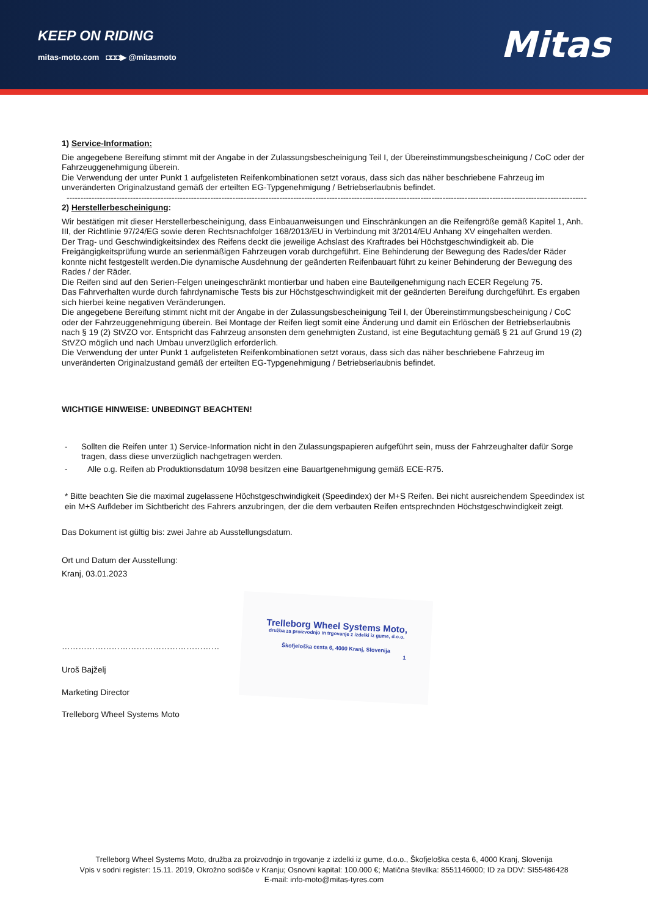KEEP ON RIDING
mitas-moto.com ◘◘◘▶ @mitasmoto
Mitas
1) Service-Information:
Die angegebene Bereifung stimmt mit der Angabe in der Zulassungsbescheinigung Teil I, der Übereinstimmungsbescheinigung / CoC oder der Fahrzeuggenehmigung überein.
Die Verwendung der unter Punkt 1 aufgelisteten Reifenkombinationen setzt voraus, dass sich das näher beschriebene Fahrzeug im unveränderten Originalzustand gemäß der erteilten EG-Typgenehmigung / Betriebserlaubnis befindet.
----------------------------------------------------------------------------------------------------------------------------------------------------------------------------------------------------------------
2) Herstellerbescheinigung:
Wir bestätigen mit dieser Herstellerbescheinigung, dass Einbauanweisungen und Einschränkungen an die Reifengröße gemäß Kapitel 1, Anh. III, der Richtlinie 97/24/EG sowie deren Rechtsnachfolger 168/2013/EU in Verbindung mit 3/2014/EU Anhang XV eingehalten werden.
Der Trag- und Geschwindigkeitsindex des Reifens deckt die jeweilige Achslast des Kraftrades bei Höchstgeschwindigkeit ab. Die Freigängigkeitsprüfung wurde an serienmäßigen Fahrzeugen vorab durchgeführt. Eine Behinderung der Bewegung des Rades/der Räder konnte nicht festgestellt werden.Die dynamische Ausdehnung der geänderten Reifenbauart führt zu keiner Behinderung der Bewegung des Rades / der Räder.
Die Reifen sind auf den Serien-Felgen uneingeschränkt montierbar und haben eine Bauteilgenehmigung nach ECER Regelung 75.
Das Fahrverhalten wurde durch fahrdynamische Tests bis zur Höchstgeschwindigkeit mit der geänderten Bereifung durchgeführt. Es ergaben sich hierbei keine negativen Veränderungen.
Die angegebene Bereifung stimmt nicht mit der Angabe in der Zulassungsbescheinigung Teil I, der Übereinstimmungsbescheinigung / CoC oder der Fahrzeuggenehmigung überein. Bei Montage der Reifen liegt somit eine Änderung und damit ein Erlöschen der Betriebserlaubnis nach § 19 (2) StVZO vor. Entspricht das Fahrzeug ansonsten dem genehmigten Zustand, ist eine Begutachtung gemäß § 21 auf Grund 19 (2) StVZO möglich und nach Umbau unverzüglich erforderlich.
Die Verwendung der unter Punkt 1 aufgelisteten Reifenkombinationen setzt voraus, dass sich das näher beschriebene Fahrzeug im unveränderten Originalzustand gemäß der erteilten EG-Typgenehmigung / Betriebserlaubnis befindet.
WICHTIGE HINWEISE: UNBEDINGT BEACHTEN!
- Sollten die Reifen unter 1) Service-Information nicht in den Zulassungspapieren aufgeführt sein, muss der Fahrzeughalter dafür Sorge tragen, dass diese unverzüglich nachgetragen werden.
- Alle o.g. Reifen ab Produktionsdatum 10/98 besitzen eine Bauartgenehmigung gemäß ECE-R75.
* Bitte beachten Sie die maximal zugelassene Höchstgeschwindigkeit (Speedindex) der M+S Reifen. Bei nicht ausreichendem Speedindex ist ein M+S Aufkleber im Sichtbericht des Fahrers anzubringen, der die dem verbauten Reifen entsprechnden Höchstgeschwindigkeit zeigt.
Das Dokument ist gültig bis: zwei Jahre ab Ausstellungsdatum.
Ort und Datum der Ausstellung:
Kranj, 03.01.2023
…………………………………………………
Uroš Bajželj
Marketing Director
Trelleborg Wheel Systems Moto
Trelleborg Wheel Systems Moto,
družba za proizvodnjo in trgovanje z izdelki iz gume, d.o.o.
Škofjeloška cesta 6, 4000 Kranj, Slovenija
1
Trelleborg Wheel Systems Moto, družba za proizvodnjo in trgovanje z izdelki iz gume, d.o.o., Škofjeloška cesta 6, 4000 Kranj, Slovenija
Vpis v sodni register: 15.11. 2019, Okrožno sodišče v Kranju; Osnovni kapital: 100.000 €; Matična številka: 8551146000; ID za DDV: SI55486428
E-mail: info-moto@mitas-tyres.com